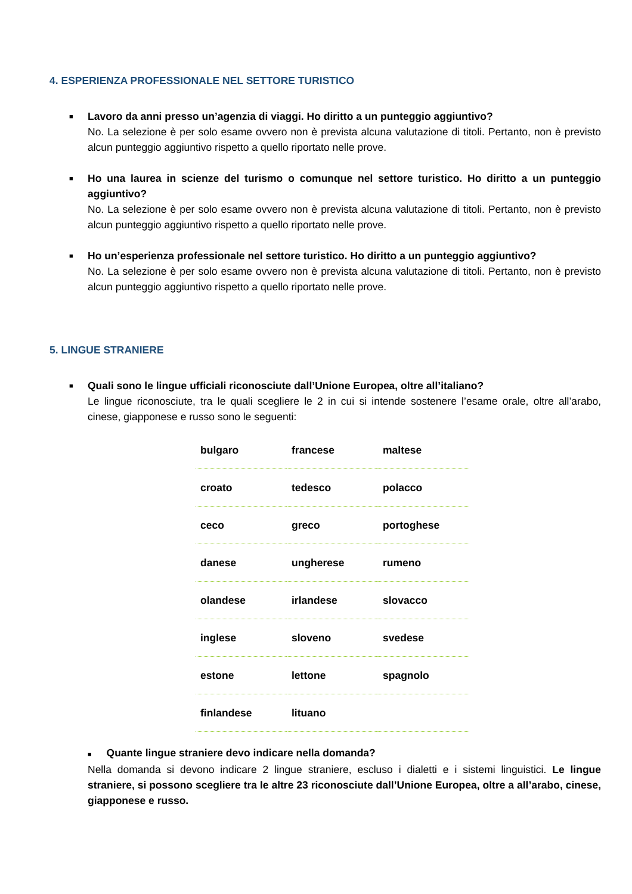4. ESPERIENZA PROFESSIONALE NEL SETTORE TURISTICO
■
Lavoro da anni presso un’agenzia di viaggi. Ho diritto a un punteggio aggiuntivo?
No. La selezione è per solo esame ovvero non è prevista alcuna valutazione di titoli. Pertanto, non è previsto alcun punteggio aggiuntivo rispetto a quello riportato nelle prove.
■
Ho una laurea in scienze del turismo o comunque nel settore turistico. Ho diritto a un punteggio aggiuntivo?
No. La selezione è per solo esame ovvero non è prevista alcuna valutazione di titoli. Pertanto, non è previsto alcun punteggio aggiuntivo rispetto a quello riportato nelle prove.
■
Ho un’esperienza professionale nel settore turistico. Ho diritto a un punteggio aggiuntivo?
No. La selezione è per solo esame ovvero non è prevista alcuna valutazione di titoli. Pertanto, non è previsto alcun punteggio aggiuntivo rispetto a quello riportato nelle prove.
5. LINGUE STRANIERE
■
Quali sono le lingue ufficiali riconosciute dall’Unione Europea, oltre all’italiano?
Le lingue riconosciute, tra le quali scegliere le 2 in cui si intende sostenere l’esame orale, oltre all’arabo, cinese, giapponese e russo sono le seguenti:
| bulgaro | francese | maltese |
| croato | tedesco | polacco |
| ceco | greco | portoghese |
| danese | ungherese | rumeno |
| olandese | irlandese | slovacco |
| inglese | sloveno | svedese |
| estone | lettone | spagnolo |
| finlandese | lituano | |
■ Quante lingue straniere devo indicare nella domanda?
Nella domanda si devono indicare 2 lingue straniere, escluso i dialetti e i sistemi linguistici. Le lingue straniere, si possono scegliere tra le altre 23 riconosciute dall’Unione Europea, oltre a all’arabo, cinese, giapponese e russo.